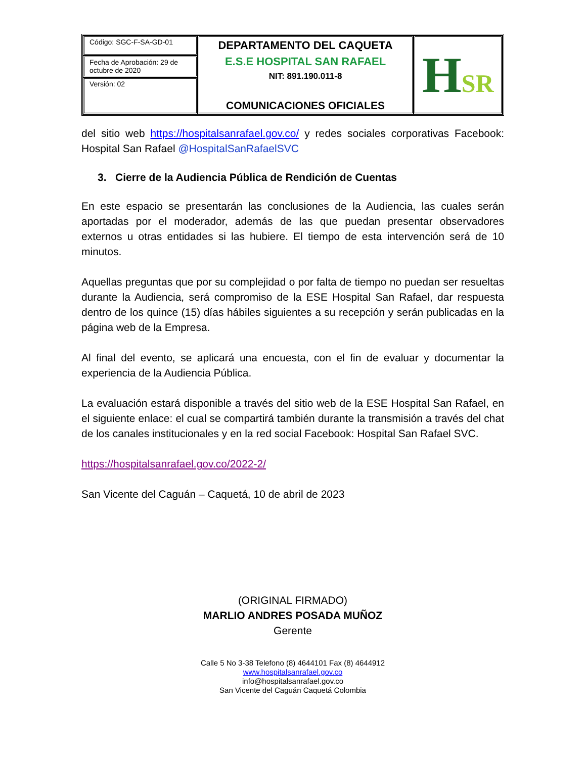| Código: SGC-F-SA-GD-01 | DEPARTAMENTO DEL CAQUETA E.S.E HOSPITAL SAN RAFAEL NIT: 891.190.011-8 COMUNICACIONES OFICIALES | H SR |
| Fecha de Aprobación: 29 de octubre de 2020 | | |
| Versión: 02 | | |
del sitio web https://hospitalsanrafael.gov.co/ y redes sociales corporativas Facebook: Hospital San Rafael @HospitalSanRafaelSVC
3. Cierre de la Audiencia Pública de Rendición de Cuentas
En este espacio se presentarán las conclusiones de la Audiencia, las cuales serán aportadas por el moderador, además de las que puedan presentar observadores externos u otras entidades si las hubiere. El tiempo de esta intervención será de 10 minutos.
Aquellas preguntas que por su complejidad o por falta de tiempo no puedan ser resueltas durante la Audiencia, será compromiso de la ESE Hospital San Rafael, dar respuesta dentro de los quince (15) días hábiles siguientes a su recepción y serán publicadas en la página web de la Empresa.
Al final del evento, se aplicará una encuesta, con el fin de evaluar y documentar la experiencia de la Audiencia Pública.
La evaluación estará disponible a través del sitio web de la ESE Hospital San Rafael, en el siguiente enlace: el cual se compartirá también durante la transmisión a través del chat de los canales institucionales y en la red social Facebook: Hospital San Rafael SVC.
https://hospitalsanrafael.gov.co/2022-2/
San Vicente del Caguán – Caquetá, 10 de abril de 2023
(ORIGINAL FIRMADO)
MARLIO ANDRES POSADA MUÑOZ
Gerente
Calle 5 No 3-38 Telefono (8) 4644101 Fax (8) 4644912
www.hospitalsanrafael.gov.co
info@hospitalsanrafael.gov.co
San Vicente del Caguán Caquetá Colombia